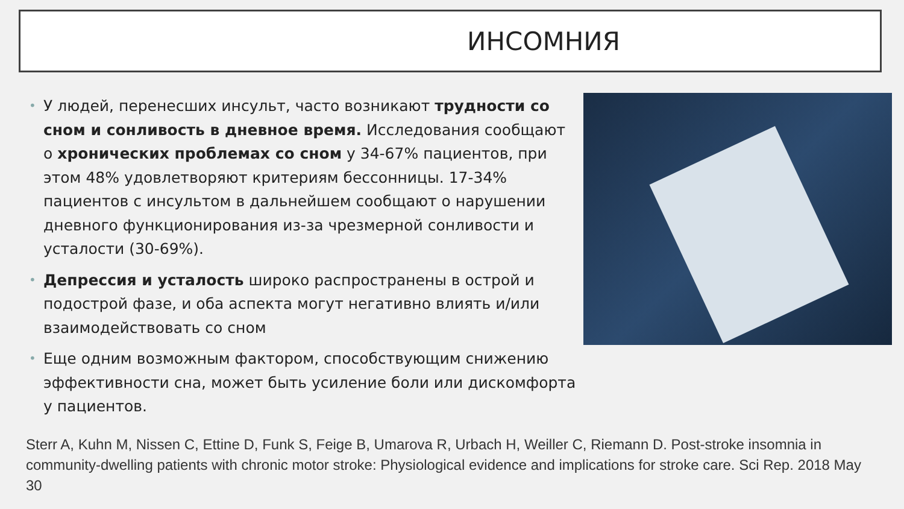ИНСОМНИЯ
• У людей, перенесших инсульт, часто возникают трудности со сном и сонливость в дневное время. Исследования сообщают о хронических проблемах со сном у 34-67% пациентов, при этом 48% удовлетворяют критериям бессонницы. 17-34% пациентов с инсультом в дальнейшем сообщают о нарушении дневного функционирования из-за чрезмерной сонливости и усталости (30-69%).
• Депрессия и усталость широко распространены в острой и подострой фазе, и оба аспекта могут негативно влиять и/или взаимодействовать со сном
• Еще одним возможным фактором, способствующим снижению эффективности сна, может быть усиление боли или дискомфорта у пациентов.
Sterr A, Kuhn M, Nissen C, Ettine D, Funk S, Feige B, Umarova R, Urbach H, Weiller C, Riemann D. Post-stroke insomnia in community-dwelling patients with chronic motor stroke: Physiological evidence and implications for stroke care. Sci Rep. 2018 May 30